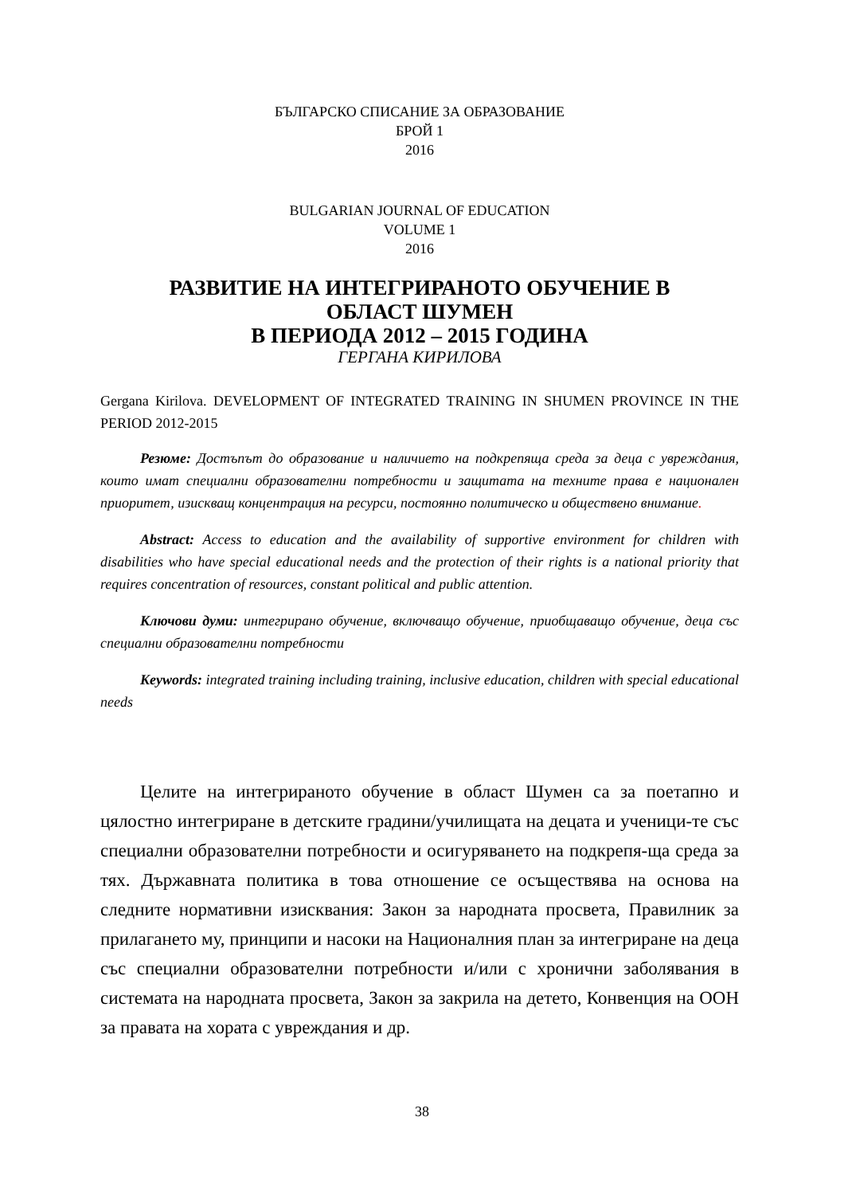БЪЛГАРСКО СПИСАНИЕ ЗА ОБРАЗОВАНИЕ
БРОЙ 1
2016
BULGARIAN JOURNAL OF EDUCATION
VOLUME 1
2016
РАЗВИТИЕ НА ИНТЕГРИРАНОТО ОБУЧЕНИЕ В
ОБЛАСТ ШУМЕН
В ПЕРИОДА 2012 – 2015 ГОДИНА
ГЕРГАНА КИРИЛОВА
Gergana Kirilova. DEVELOPMENT OF INTEGRATED TRAINING IN SHUMEN PROVINCE IN THE PERIOD 2012-2015
Резюме: Достъпът до образование и наличието на подкрепяща среда за деца с увреждания, които имат специални образователни потребности и защитата на техните права е национален приоритет, изискващ концентрация на ресурси, постоянно политическо и обществено внимание.
Abstract: Access to education and the availability of supportive environment for children with disabilities who have special educational needs and the protection of their rights is a national priority that requires concentration of resources, constant political and public attention.
Ключови думи: интегрирано обучение, включващо обучение, приобщаващо обучение, деца със специални образователни потребности
Keywords: integrated training including training, inclusive education, children with special educational needs
Целите на интегрираното обучение в област Шумен са за поетапно и цялостно интегриране в детските градини/училищата на децата и ученици-те със специални образователни потребности и осигуряването на подкрепя-ща среда за тях. Държавната политика в това отношение се осъществява на основа на следните нормативни изисквания: Закон за народната просвета, Правилник за прилагането му, принципи и насоки на Националния план за интегриране на деца със специални образователни потребности и/или с хронични заболявания в системата на народната просвета, Закон за закрила на детето, Конвенция на ООН за правата на хората с увреждания и др.
38